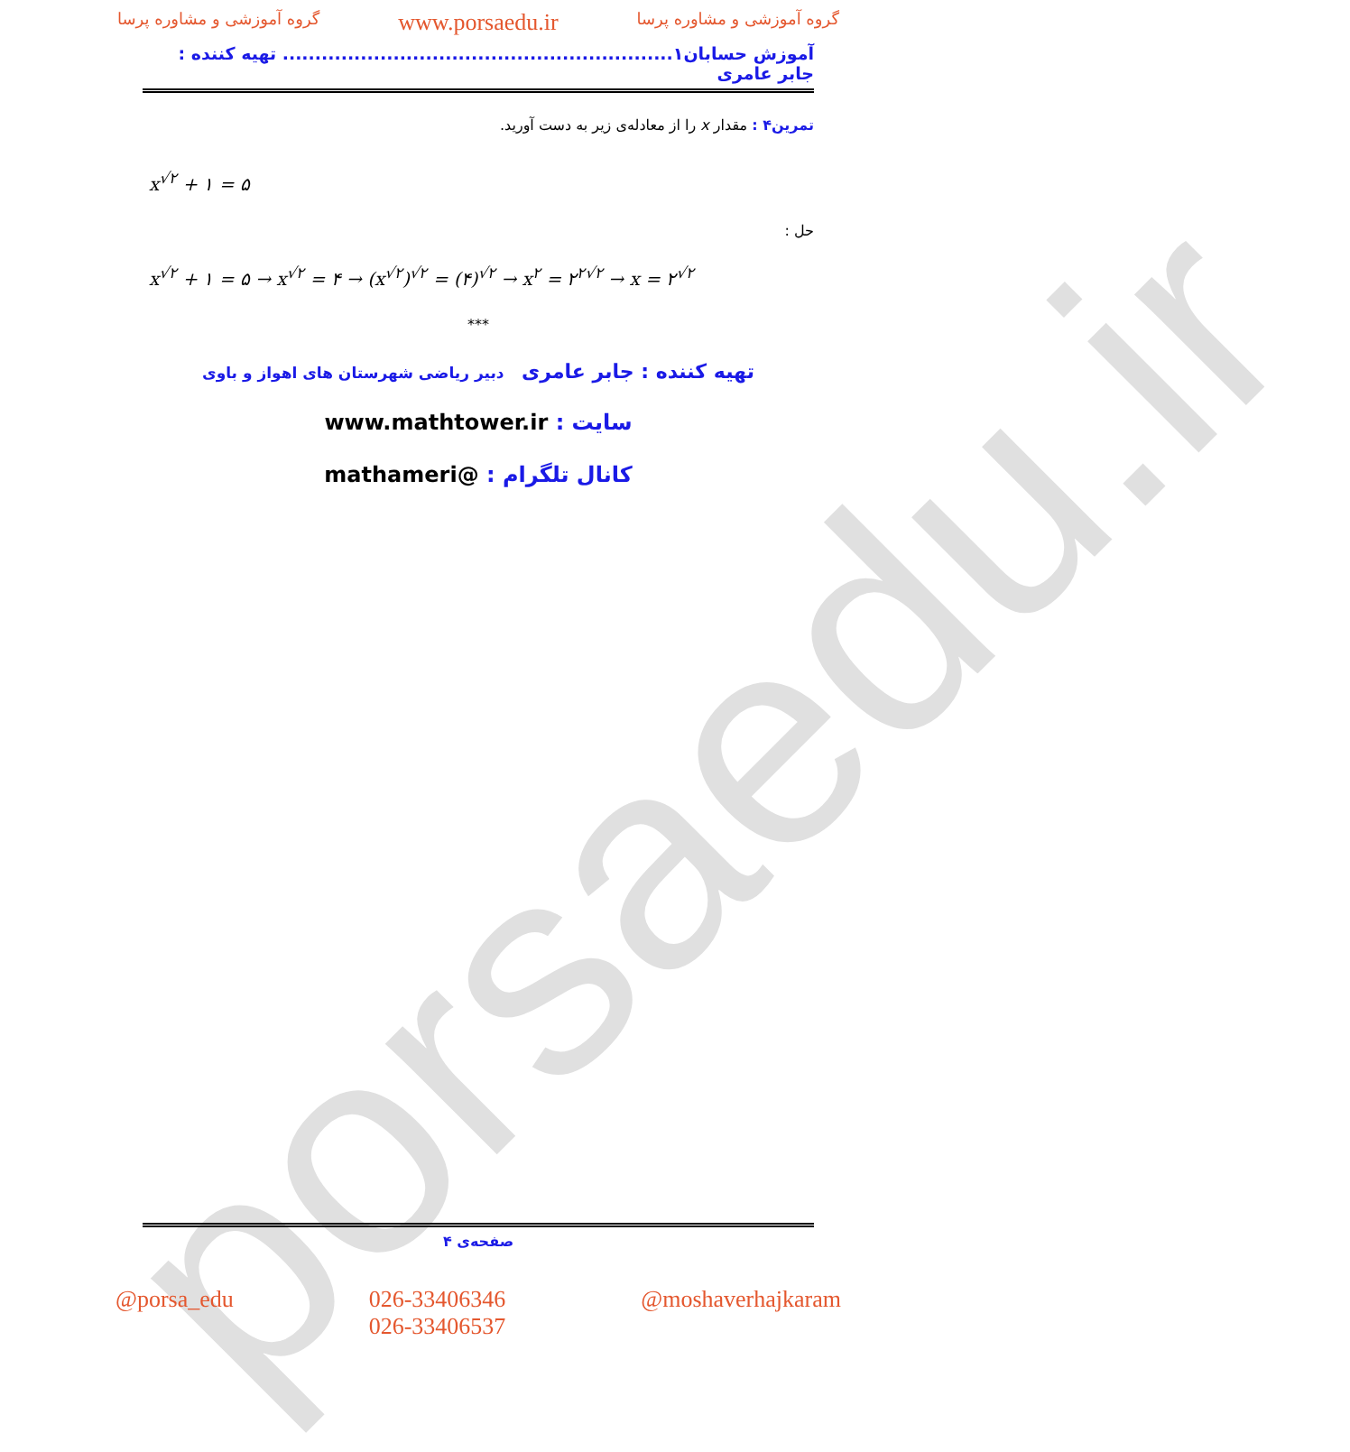porsaedu.ir
گروه آموزشی و مشاوره پرسا www.porsaedu.ir گروه آموزشی و مشاوره پرسا
آموزش حسابان۱............................................................ تهیه کننده : جابر عامری
تمرین۴ : مقدار x را از معادله‌ی زیر به دست آورید.
x<sup>√۲</sup> + ۱ = ۵
حل :
x<sup>√۲</sup> + ۱ = ۵ → x<sup>√۲</sup> = ۴ → (x<sup>√۲</sup>)<sup>√۲</sup> = (۴)<sup>√۲</sup> → x<sup>۲</sup> = ۲<sup>۲√۲</sup> → x = ۲<sup>√۲</sup>
***
تهیه کننده : جابر عامری دبیر ریاضی شهرستان های اهواز و باوی
سایت : www.mathtower.ir
کانال تلگرام : @mathameri
صفحه‌ی ۴
@porsa_edu 026-33406346
026-33406537 @moshaverhajkaram